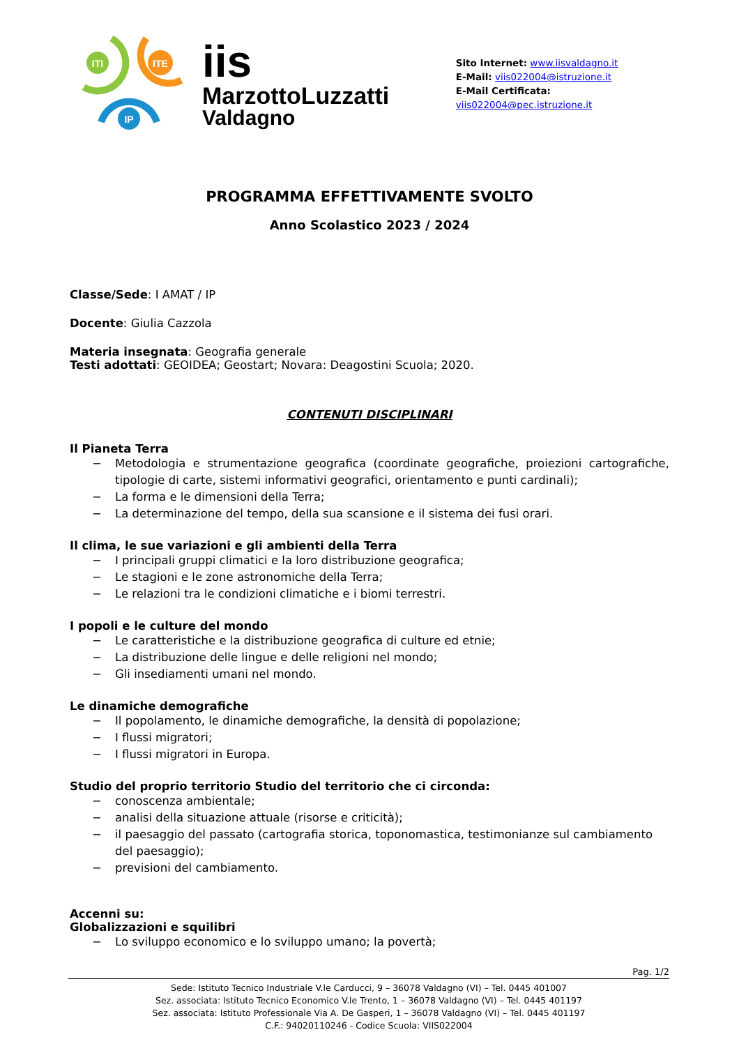ITI
ITE
IP
iis
MarzottoLuzzatti
Valdagno
Sito Internet: www.iisvaldagno.it
E-Mail: viis022004@istruzione.it
E-Mail Certificata: viis022004@pec.istruzione.it
PROGRAMMA EFFETTIVAMENTE SVOLTO
Anno Scolastico 2023 / 2024
Classe/Sede: I AMAT / IP
Docente: Giulia Cazzola
Materia insegnata: Geografia generale
Testi adottati: GEOIDEA; Geostart; Novara: Deagostini Scuola; 2020.
CONTENUTI DISCIPLINARI
Il Pianeta Terra
− Metodologia e strumentazione geografica (coordinate geografiche, proiezioni cartografiche, tipologie di carte, sistemi informativi geografici, orientamento e punti cardinali);
− La forma e le dimensioni della Terra;
− La determinazione del tempo, della sua scansione e il sistema dei fusi orari.
Il clima, le sue variazioni e gli ambienti della Terra
− I principali gruppi climatici e la loro distribuzione geografica;
− Le stagioni e le zone astronomiche della Terra;
− Le relazioni tra le condizioni climatiche e i biomi terrestri.
I popoli e le culture del mondo
− Le caratteristiche e la distribuzione geografica di culture ed etnie;
− La distribuzione delle lingue e delle religioni nel mondo;
− Gli insediamenti umani nel mondo.
Le dinamiche demografiche
− Il popolamento, le dinamiche demografiche, la densità di popolazione;
− I flussi migratori;
− I flussi migratori in Europa.
Studio del proprio territorio Studio del territorio che ci circonda:
− conoscenza ambientale;
− analisi della situazione attuale (risorse e criticità);
− il paesaggio del passato (cartografia storica, toponomastica, testimonianze sul cambiamento del paesaggio);
− previsioni del cambiamento.
Accenni su:
Globalizzazioni e squilibri
− Lo sviluppo economico e lo sviluppo umano; la povertà;
Pag. 1/2
Sede: Istituto Tecnico Industriale V.le Carducci, 9 – 36078 Valdagno (VI) – Tel. 0445 401007
Sez. associata: Istituto Tecnico Economico V.le Trento, 1 – 36078 Valdagno (VI) – Tel. 0445 401197
Sez. associata: Istituto Professionale Via A. De Gasperi, 1 – 36078 Valdagno (VI) – Tel. 0445 401197
C.F.: 94020110246 - Codice Scuola: VIIS022004